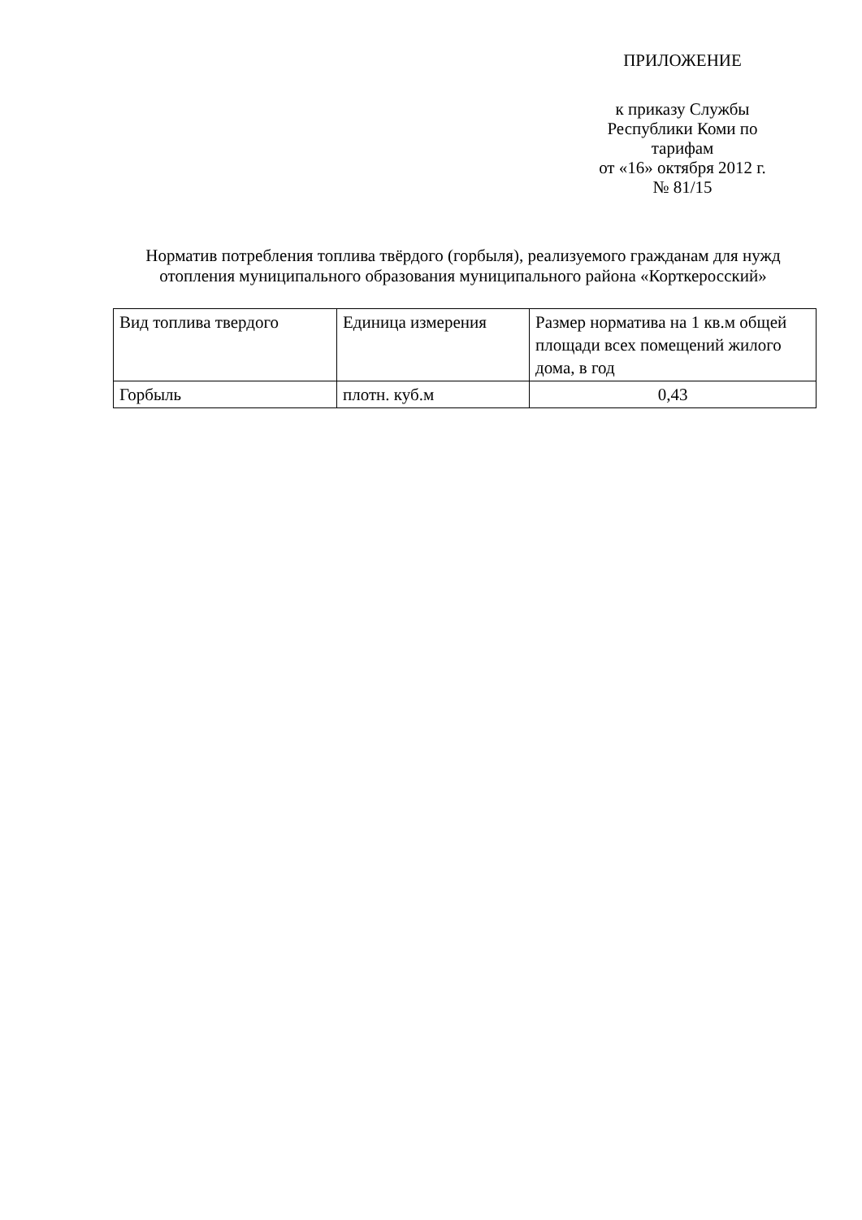ПРИЛОЖЕНИЕ
к приказу Службы
Республики Коми по
тарифам
от «16» октября 2012 г.
№ 81/15
Норматив потребления топлива твёрдого (горбыля), реализуемого гражданам для нужд отопления муниципального образования муниципального района «Корткеросский»
| Вид топлива твердого | Единица измерения | Размер норматива на 1 кв.м общей площади всех помещений жилого дома, в год |
| --- | --- | --- |
| Горбыль | плотн. куб.м | 0,43 |